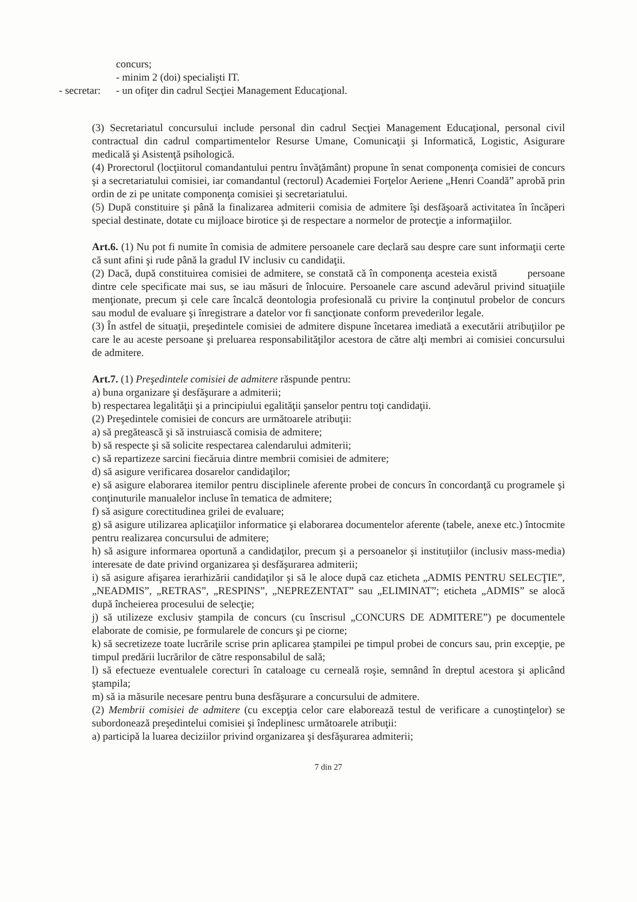concurs;
- minim 2 (doi) specialişti IT.
- secretar: - un ofiţer din cadrul Secţiei Management Educaţional.
(3) Secretariatul concursului include personal din cadrul Secţiei Management Educaţional, personal civil contractual din cadrul compartimentelor Resurse Umane, Comunicaţii şi Informatică, Logistic, Asigurare medicală şi Asistenţă psihologică.
(4) Prorectorul (locţiitorul comandantului pentru învăţământ) propune în senat componenţa comisiei de concurs şi a secretariatului comisiei, iar comandantul (rectorul) Academiei Forţelor Aeriene „Henri Coandă” aprobă prin ordin de zi pe unitate componenţa comisiei şi secretariatului.
(5) După constituire şi până la finalizarea admiterii comisia de admitere îşi desfăşoară activitatea în încăperi special destinate, dotate cu mijloace birotice şi de respectare a normelor de protecţie a informaţiilor.
Art.6. (1) Nu pot fi numite în comisia de admitere persoanele care declară sau despre care sunt informaţii certe că sunt afini şi rude până la gradul IV inclusiv cu candidaţii.
(2) Dacă, după constituirea comisiei de admitere, se constată că în componenţa acesteia există persoane dintre cele specificate mai sus, se iau măsuri de înlocuire. Persoanele care ascund adevărul privind situaţiile menţionate, precum şi cele care încalcă deontologia profesională cu privire la conţinutul probelor de concurs sau modul de evaluare şi înregistrare a datelor vor fi sancţionate conform prevederilor legale.
(3) În astfel de situaţii, preşedintele comisiei de admitere dispune încetarea imediată a executării atribuţiilor pe care le au aceste persoane şi preluarea responsabilităţilor acestora de către alţi membri ai comisiei concursului de admitere.
Art.7. (1) Preşedintele comisiei de admitere răspunde pentru:
a) buna organizare şi desfăşurare a admiterii;
b) respectarea legalităţii şi a principiului egalităţii şanselor pentru toţi candidaţii.
(2) Preşedintele comisiei de concurs are următoarele atribuţii:
a) să pregătească şi să instruiască comisia de admitere;
b) să respecte şi să solicite respectarea calendarului admiterii;
c) să repartizeze sarcini fiecăruia dintre membrii comisiei de admitere;
d) să asigure verificarea dosarelor candidaţilor;
e) să asigure elaborarea itemilor pentru disciplinele aferente probei de concurs în concordanţă cu programele şi conţinuturile manualelor incluse în tematica de admitere;
f) să asigure corectitudinea grilei de evaluare;
g) să asigure utilizarea aplicaţiilor informatice şi elaborarea documentelor aferente (tabele, anexe etc.) întocmite pentru realizarea concursului de admitere;
h) să asigure informarea oportună a candidaţilor, precum şi a persoanelor şi instituţiilor (inclusiv mass-media) interesate de date privind organizarea şi desfăşurarea admiterii;
i) să asigure afişarea ierarhizării candidaţilor şi să le aloce după caz eticheta „ADMIS PENTRU SELECŢIE”, „NEADMIS”, „RETRAS”, „RESPINS”, „NEPREZENTAT” sau „ELIMINAT”; eticheta „ADMIS” se alocă după încheierea procesului de selecţie;
j) să utilizeze exclusiv ştampila de concurs (cu înscrisul „CONCURS DE ADMITERE”) pe documentele elaborate de comisie, pe formularele de concurs şi pe ciorne;
k) să secretizeze toate lucrările scrise prin aplicarea ştampilei pe timpul probei de concurs sau, prin excepţie, pe timpul predării lucrărilor de către responsabilul de sală;
l) să efectueze eventualele corecturi în cataloage cu cerneală roşie, semnând în dreptul acestora şi aplicând ştampila;
m) să ia măsurile necesare pentru buna desfăşurare a concursului de admitere.
(2) Membrii comisiei de admitere (cu excepţia celor care elaborează testul de verificare a cunoştinţelor) se subordonează preşedintelui comisiei şi îndeplinesc următoarele atribuţii:
a) participă la luarea deciziilor privind organizarea şi desfăşurarea admiterii;
7 din 27